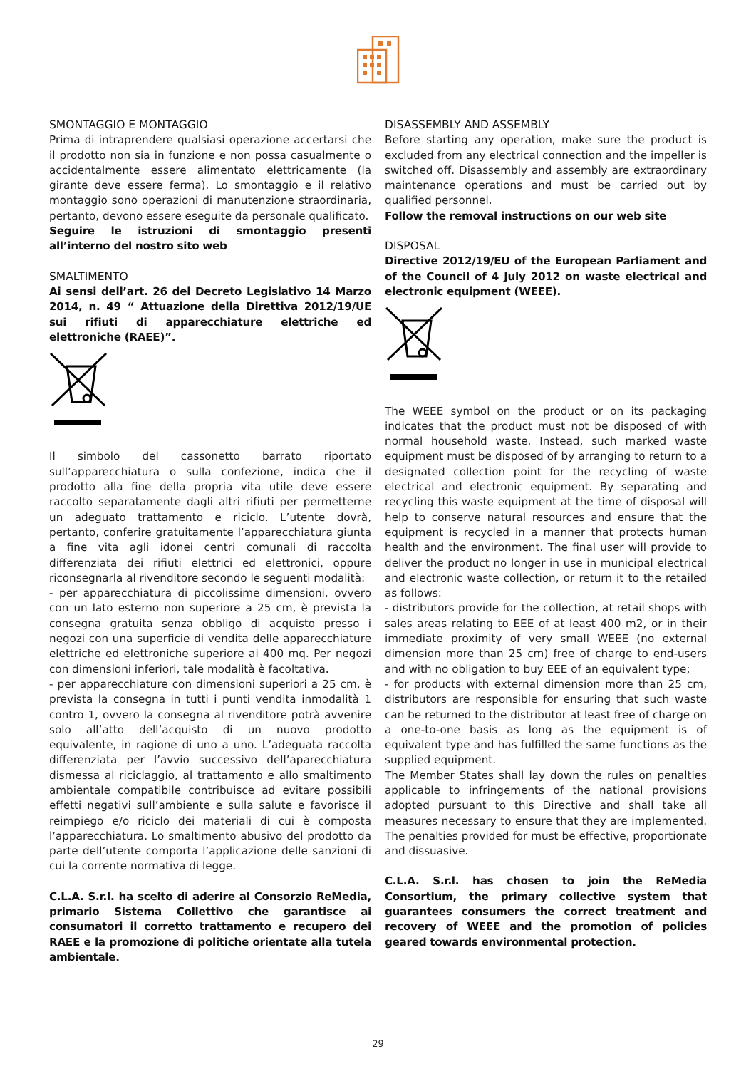SMONTAGGIO E MONTAGGIO
Prima di intraprendere qualsiasi operazione accertarsi che il prodotto non sia in funzione e non possa casualmente o accidentalmente essere alimentato elettricamente (la girante deve essere ferma). Lo smontaggio e il relativo montaggio sono operazioni di manutenzione straordinaria, pertanto, devono essere eseguite da personale qualificato.
Seguire le istruzioni di smontaggio presenti all’interno del nostro sito web
SMALTIMENTO
Ai sensi dell’art. 26 del Decreto Legislativo 14 Marzo 2014, n. 49 “ Attuazione della Direttiva 2012/19/UE sui rifiuti di apparecchiature elettriche ed elettroniche (RAEE)”.
Il simbolo del cassonetto barrato riportato sull’apparecchiatura o sulla confezione, indica che il prodotto alla fine della propria vita utile deve essere raccolto separatamente dagli altri rifiuti per permetterne un adeguato trattamento e riciclo. L’utente dovrà, pertanto, conferire gratuitamente l’apparecchiatura giunta a fine vita agli idonei centri comunali di raccolta differenziata dei rifiuti elettrici ed elettronici, oppure riconsegnarla al rivenditore secondo le seguenti modalità:
- per apparecchiatura di piccolissime dimensioni, ovvero con un lato esterno non superiore a 25 cm, è prevista la consegna gratuita senza obbligo di acquisto presso i negozi con una superficie di vendita delle apparecchiature elettriche ed elettroniche superiore ai 400 mq. Per negozi con dimensioni inferiori, tale modalità è facoltativa.
- per apparecchiature con dimensioni superiori a 25 cm, è prevista la consegna in tutti i punti vendita inmodalità 1 contro 1, ovvero la consegna al rivenditore potrà avvenire solo all’atto dell’acquisto di un nuovo prodotto equivalente, in ragione di uno a uno. L’adeguata raccolta differenziata per l’avvio successivo dell’aparecchiatura dismessa al riciclaggio, al trattamento e allo smaltimento ambientale compatibile contribuisce ad evitare possibili effetti negativi sull’ambiente e sulla salute e favorisce il reimpiego e/o riciclo dei materiali di cui è composta l’apparecchiatura. Lo smaltimento abusivo del prodotto da parte dell’utente comporta l’applicazione delle sanzioni di cui la corrente normativa di legge.
C.L.A. S.r.l. ha scelto di aderire al Consorzio ReMedia, primario Sistema Collettivo che garantisce ai consumatori il corretto trattamento e recupero dei RAEE e la promozione di politiche orientate alla tutela ambientale.
DISASSEMBLY AND ASSEMBLY
Before starting any operation, make sure the product is excluded from any electrical connection and the impeller is switched off. Disassembly and assembly are extraordinary maintenance operations and must be carried out by qualified personnel.
Follow the removal instructions on our web site
DISPOSAL
Directive 2012/19/EU of the European Parliament and of the Council of 4 July 2012 on waste electrical and electronic equipment (WEEE).
The WEEE symbol on the product or on its packaging indicates that the product must not be disposed of with normal household waste. Instead, such marked waste equipment must be disposed of by arranging to return to a designated collection point for the recycling of waste electrical and electronic equipment. By separating and recycling this waste equipment at the time of disposal will help to conserve natural resources and ensure that the equipment is recycled in a manner that protects human health and the environment. The final user will provide to deliver the product no longer in use in municipal electrical and electronic waste collection, or return it to the retailed as follows:
- distributors provide for the collection, at retail shops with sales areas relating to EEE of at least 400 m2, or in their immediate proximity of very small WEEE (no external dimension more than 25 cm) free of charge to end-users and with no obligation to buy EEE of an equivalent type;
- for products with external dimension more than 25 cm, distributors are responsible for ensuring that such waste can be returned to the distributor at least free of charge on a one-to-one basis as long as the equipment is of equivalent type and has fulfilled the same functions as the supplied equipment.
The Member States shall lay down the rules on penalties applicable to infringements of the national provisions adopted pursuant to this Directive and shall take all measures necessary to ensure that they are implemented. The penalties provided for must be effective, proportionate and dissuasive.
C.L.A. S.r.l. has chosen to join the ReMedia Consortium, the primary collective system that guarantees consumers the correct treatment and recovery of WEEE and the promotion of policies geared towards environmental protection.
29